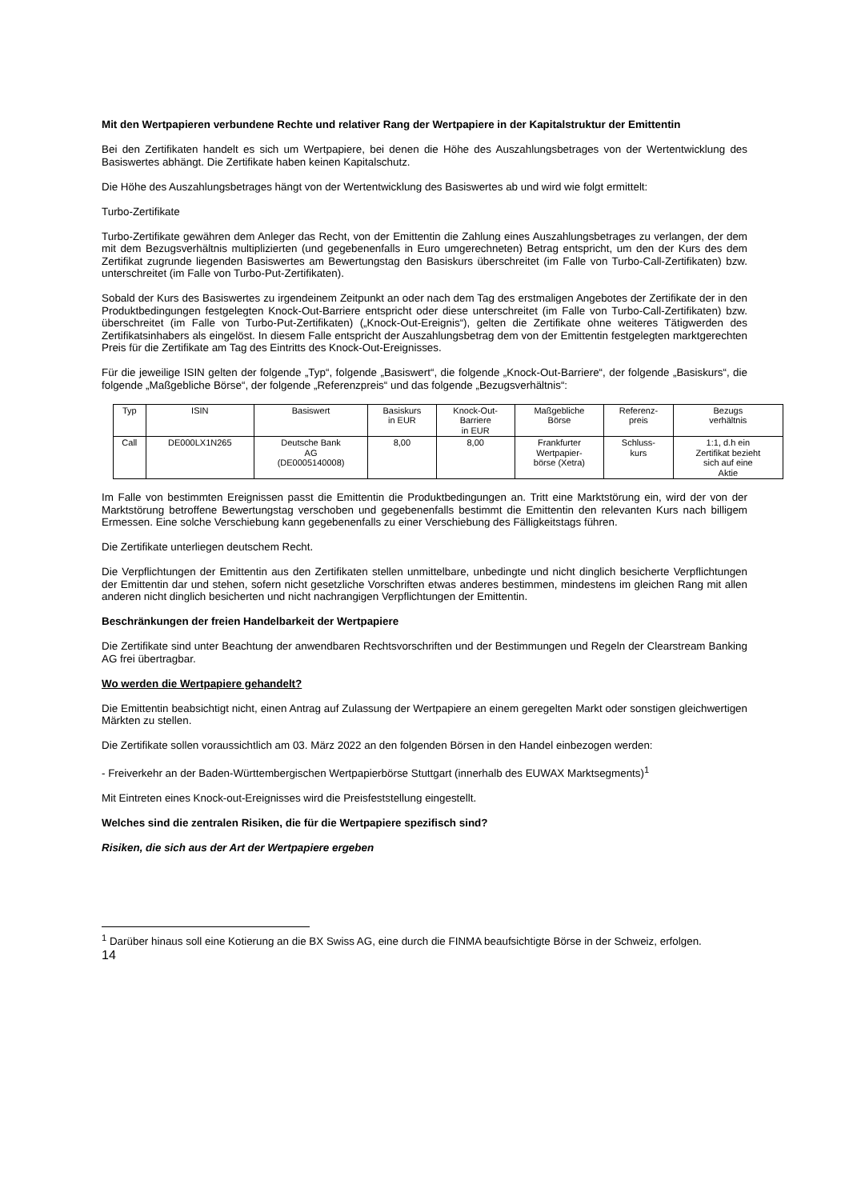Mit den Wertpapieren verbundene Rechte und relativer Rang der Wertpapiere in der Kapitalstruktur der Emittentin
Bei den Zertifikaten handelt es sich um Wertpapiere, bei denen die Höhe des Auszahlungsbetrages von der Wertentwicklung des Basiswertes abhängt. Die Zertifikate haben keinen Kapitalschutz.
Die Höhe des Auszahlungsbetrages hängt von der Wertentwicklung des Basiswertes ab und wird wie folgt ermittelt:
Turbo-Zertifikate
Turbo-Zertifikate gewähren dem Anleger das Recht, von der Emittentin die Zahlung eines Auszahlungsbetrages zu verlangen, der dem mit dem Bezugsverhältnis multiplizierten (und gegebenenfalls in Euro umgerechneten) Betrag entspricht, um den der Kurs des dem Zertifikat zugrunde liegenden Basiswertes am Bewertungstag den Basiskurs überschreitet (im Falle von Turbo-Call-Zertifikaten) bzw. unterschreitet (im Falle von Turbo-Put-Zertifikaten).
Sobald der Kurs des Basiswertes zu irgendeinem Zeitpunkt an oder nach dem Tag des erstmaligen Angebotes der Zertifikate der in den Produktbedingungen festgelegten Knock-Out-Barriere entspricht oder diese unterschreitet (im Falle von Turbo-Call-Zertifikaten) bzw. überschreitet (im Falle von Turbo-Put-Zertifikaten) („Knock-Out-Ereignis“), gelten die Zertifikate ohne weiteres Tätigwerden des Zertifikatsinhabers als eingelöst. In diesem Falle entspricht der Auszahlungsbetrag dem von der Emittentin festgelegten marktgerechten Preis für die Zertifikate am Tag des Eintritts des Knock-Out-Ereignisses.
Für die jeweilige ISIN gelten der folgende „Typ“, folgende „Basiswert“, die folgende „Knock-Out-Barriere“, der folgende „Basiskurs“, die folgende „Maßgebliche Börse“, der folgende „Referenzpreis“ und das folgende „Bezugsverhältnis“:
| Typ | ISIN | Basiswert | Basiskurs in EUR | Knock-Out- Barriere in EUR | Maßgebliche Börse | Referenz- preis | Bezugs verhältnis |
| --- | --- | --- | --- | --- | --- | --- | --- |
| Call | DE000LX1N265 | Deutsche Bank AG (DE0005140008) | 8,00 | 8,00 | Frankfurter Wertpapier- börse (Xetra) | Schluss- kurs | 1:1, d.h ein Zertifikat bezieht sich auf eine Aktie |
Im Falle von bestimmten Ereignissen passt die Emittentin die Produktbedingungen an. Tritt eine Marktstörung ein, wird der von der Marktstörung betroffene Bewertungstag verschoben und gegebenenfalls bestimmt die Emittentin den relevanten Kurs nach billigem Ermessen. Eine solche Verschiebung kann gegebenenfalls zu einer Verschiebung des Fälligkeitstags führen.
Die Zertifikate unterliegen deutschem Recht.
Die Verpflichtungen der Emittentin aus den Zertifikaten stellen unmittelbare, unbedingte und nicht dinglich besicherte Verpflichtungen der Emittentin dar und stehen, sofern nicht gesetzliche Vorschriften etwas anderes bestimmen, mindestens im gleichen Rang mit allen anderen nicht dinglich besicherten und nicht nachrangigen Verpflichtungen der Emittentin.
Beschränkungen der freien Handelbarkeit der Wertpapiere
Die Zertifikate sind unter Beachtung der anwendbaren Rechtsvorschriften und der Bestimmungen und Regeln der Clearstream Banking AG frei übertragbar.
Wo werden die Wertpapiere gehandelt?
Die Emittentin beabsichtigt nicht, einen Antrag auf Zulassung der Wertpapiere an einem geregelten Markt oder sonstigen gleichwertigen Märkten zu stellen.
Die Zertifikate sollen voraussichtlich am 03. März 2022 an den folgenden Börsen in den Handel einbezogen werden:
- Freiverkehr an der Baden-Württembergischen Wertpapierbörse Stuttgart (innerhalb des EUWAX Marktsegments)<sup>1</sup>
Mit Eintreten eines Knock-out-Ereignisses wird die Preisfeststellung eingestellt.
Welches sind die zentralen Risiken, die für die Wertpapiere spezifisch sind?
Risiken, die sich aus der Art der Wertpapiere ergeben
<sup>1</sup> Darüber hinaus soll eine Kotierung an die BX Swiss AG, eine durch die FINMA beaufsichtigte Börse in der Schweiz, erfolgen.
14